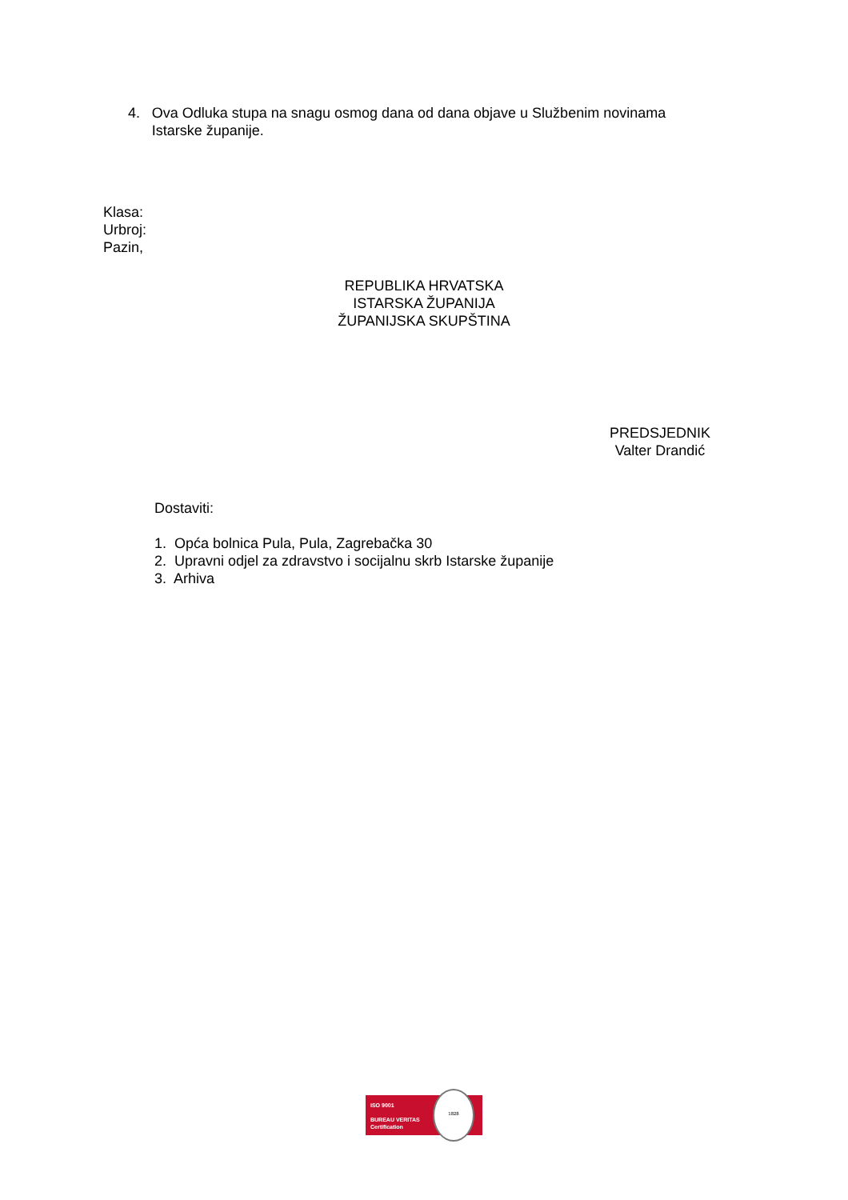4. Ova Odluka stupa na snagu osmog dana od dana objave u Službenim novinama Istarske županije.
Klasa:
Urbroj:
Pazin,
REPUBLIKA HRVATSKA
ISTARSKA ŽUPANIJA
ŽUPANIJSKA SKUPŠTINA
PREDSJEDNIK
Valter Drandić
Dostaviti:
1. Opća bolnica Pula, Pula, Zagrebačka 30
2. Upravni odjel za zdravstvo i socijalnu skrb Istarske županije
3. Arhiva
ISO 9001
BUREAU VERITAS
Certification
1828